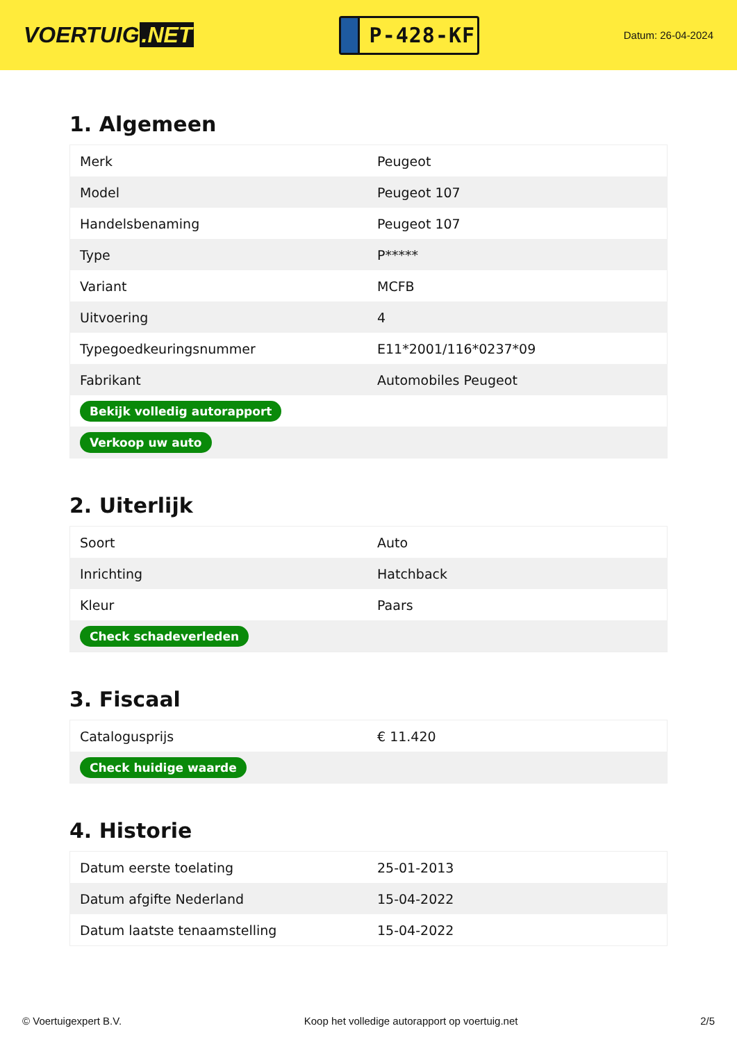VOERTUIG.NET
P-428-KF
Datum: 26-04-2024
1. Algemeen
| Merk | Peugeot |
| Model | Peugeot 107 |
| Handelsbenaming | Peugeot 107 |
| Type | P***** |
| Variant | MCFB |
| Uitvoering | 4 |
| Typegoedkeuringsnummer | E11*2001/116*0237*09 |
| Fabrikant | Automobiles Peugeot |
| Bekijk volledig autorapport | |
| Verkoop uw auto | |
2. Uiterlijk
| Soort | Auto |
| Inrichting | Hatchback |
| Kleur | Paars |
| Check schadeverleden | |
3. Fiscaal
| Catalogusprijs | € 11.420 |
| Check huidige waarde | |
4. Historie
| Datum eerste toelating | 25-01-2013 |
| Datum afgifte Nederland | 15-04-2022 |
| Datum laatste tenaamstelling | 15-04-2022 |
© Voertuigexpert B.V. Koop het volledige autorapport op voertuig.net 2/5